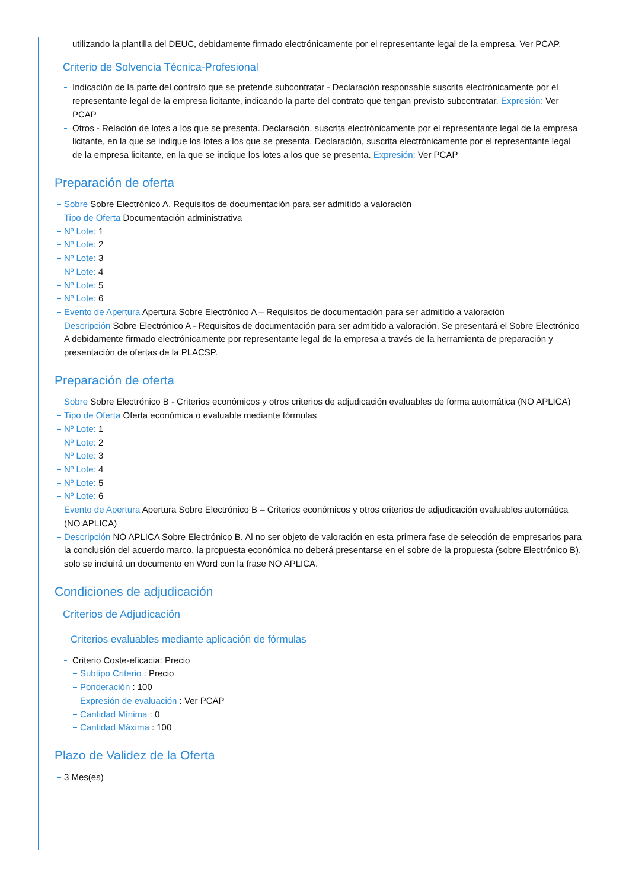utilizando la plantilla del DEUC, debidamente firmado electrónicamente por el representante legal de la empresa. Ver PCAP.
Criterio de Solvencia Técnica-Profesional
Indicación de la parte del contrato que se pretende subcontratar - Declaración responsable suscrita electrónicamente por el representante legal de la empresa licitante, indicando la parte del contrato que tengan previsto subcontratar. Expresión: Ver PCAP
Otros - Relación de lotes a los que se presenta. Declaración, suscrita electrónicamente por el representante legal de la empresa licitante, en la que se indique los lotes a los que se presenta. Declaración, suscrita electrónicamente por el representante legal de la empresa licitante, en la que se indique los lotes a los que se presenta. Expresión: Ver PCAP
Preparación de oferta
Sobre Sobre Electrónico A. Requisitos de documentación para ser admitido a valoración
Tipo de Oferta Documentación administrativa
Nº Lote: 1
Nº Lote: 2
Nº Lote: 3
Nº Lote: 4
Nº Lote: 5
Nº Lote: 6
Evento de Apertura Apertura Sobre Electrónico A – Requisitos de documentación para ser admitido a valoración
Descripción Sobre Electrónico A - Requisitos de documentación para ser admitido a valoración. Se presentará el Sobre Electrónico A debidamente firmado electrónicamente por representante legal de la empresa a través de la herramienta de preparación y presentación de ofertas de la PLACSP.
Preparación de oferta
Sobre Sobre Electrónico B - Criterios económicos y otros criterios de adjudicación evaluables de forma automática (NO APLICA)
Tipo de Oferta Oferta económica o evaluable mediante fórmulas
Nº Lote: 1
Nº Lote: 2
Nº Lote: 3
Nº Lote: 4
Nº Lote: 5
Nº Lote: 6
Evento de Apertura Apertura Sobre Electrónico B – Criterios económicos y otros criterios de adjudicación evaluables automática (NO APLICA)
Descripción NO APLICA Sobre Electrónico B. Al no ser objeto de valoración en esta primera fase de selección de empresarios para la conclusión del acuerdo marco, la propuesta económica no deberá presentarse en el sobre de la propuesta (sobre Electrónico B), solo se incluirá un documento en Word con la frase NO APLICA.
Condiciones de adjudicación
Criterios de Adjudicación
Criterios evaluables mediante aplicación de fórmulas
Criterio Coste-eficacia: Precio
Subtipo Criterio : Precio
Ponderación : 100
Expresión de evaluación : Ver PCAP
Cantidad Mínima : 0
Cantidad Máxima : 100
Plazo de Validez de la Oferta
3 Mes(es)